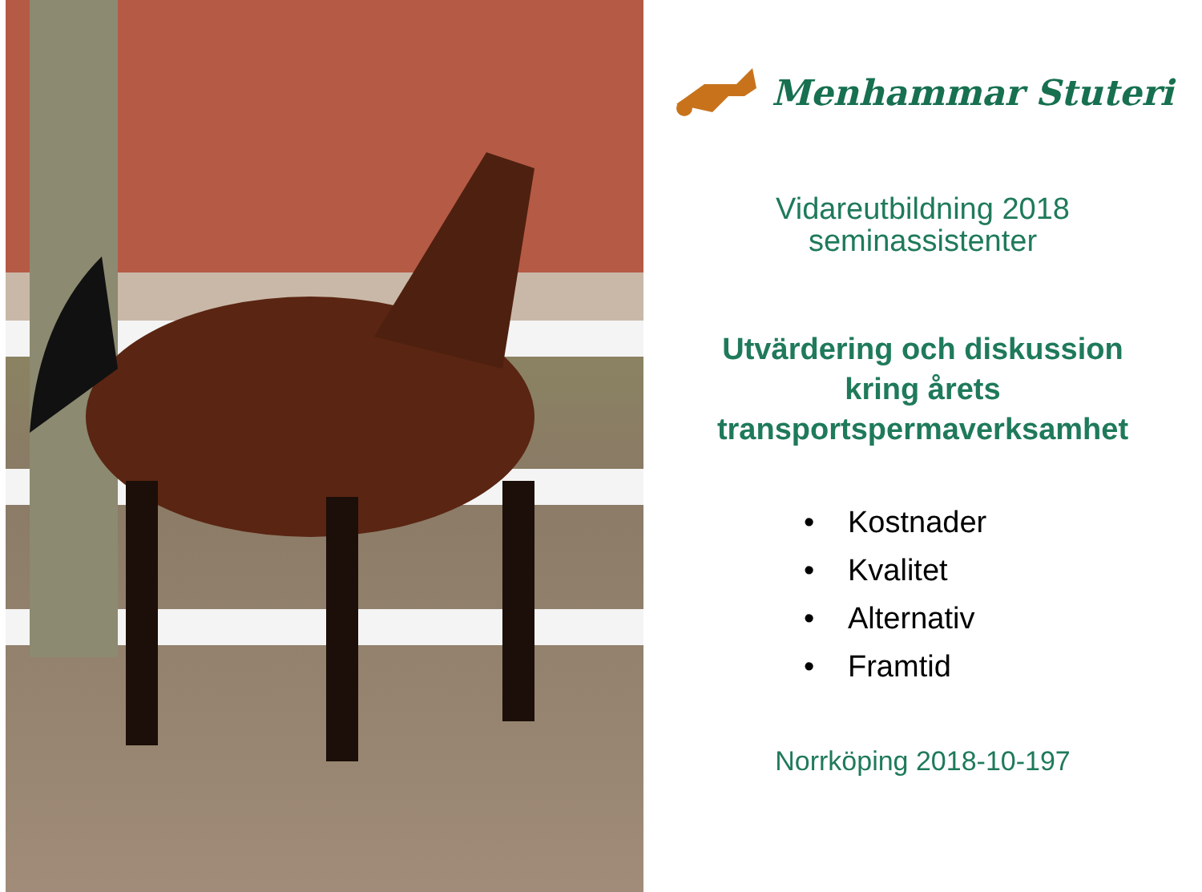Menhammar Stuteri
Vidareutbildning 2018
seminassistenter
Utvärdering och diskussion
kring årets
transportspermaverksamhet
• Kostnader
• Kvalitet
• Alternativ
• Framtid
Norrköping 2018-10-197